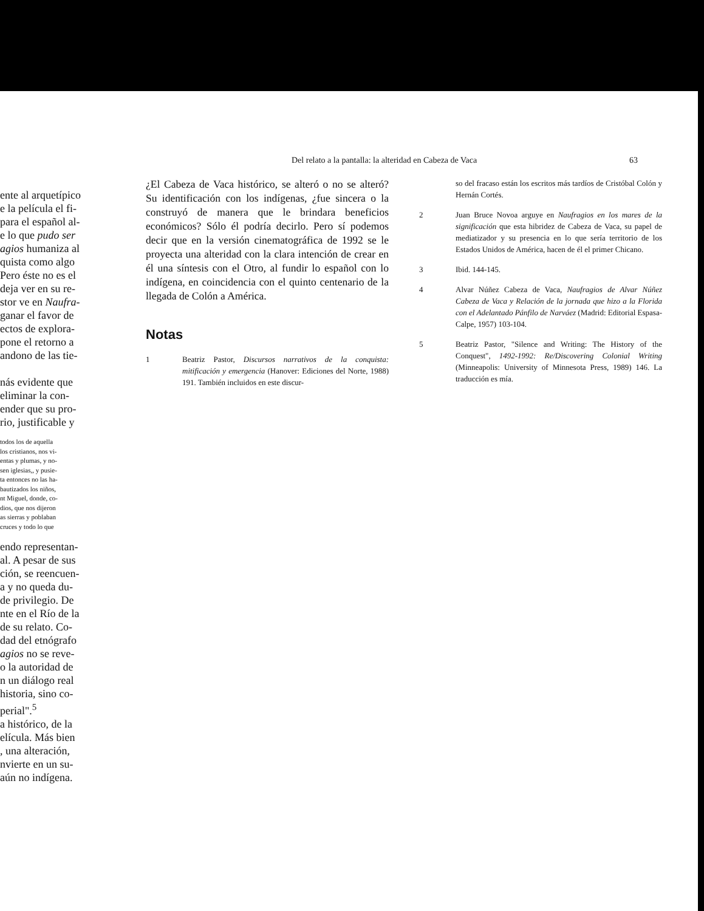ente al arquetípico
e la película el fi-
para el español al-
e lo que pudo ser
agios humaniza al
quista como algo
Pero éste no es el
deja ver en su re-
stor ve en Naufra-
ganar el favor de
ectos de explora-
pone el retorno a
andono de las tie-
nás evidente que
eliminar la con-
ender que su pro-
rio, justificable y
todos los de aquella
los cristianos, nos vi-
entas y plumas, y no-
sen iglesias,, y pusie-
ta entonces no las ha-
bautizados los niños,
nt Miguel, donde, co-
dios, que nos dijeron
as sierras y poblaban
cruces y todo lo que
endo representan-
al. A pesar de sus
ción, se reencuen-
a y no queda du-
de privilegio. De
nte en el Río de la
de su relato. Co-
dad del etnógrafo
agios no se reve-
o la autoridad de
n un diálogo real
historia, sino co-
perial".<sup>5</sup>
a histórico, de la
elícula. Más bien
, una alteración,
nvierte en un su-
aún no indígena.
Del relato a la pantalla: la alteridad en Cabeza de Vaca 63
¿El Cabeza de Vaca histórico, se alteró o no se alteró? Su identificación con los indígenas, ¿fue sincera o la construyó de manera que le brindara beneficios económicos? Sólo él podría decirlo. Pero sí podemos decir que en la versión cinematográfica de 1992 se le proyecta una alteridad con la clara intención de crear en él una síntesis con el Otro, al fundir lo español con lo indígena, en coincidencia con el quinto centenario de la llegada de Colón a América.
Notas
1 Beatriz Pastor, Discursos narrativos de la conquista: mitificación y emergencia (Hanover: Ediciones del Norte, 1988) 191. También incluidos en este discur-
so del fracaso están los escritos más tardíos de Cristóbal Colón y Hernán Cortés.
2 Juan Bruce Novoa arguye en Naufragios en los mares de la significación que esta hibridez de Cabeza de Vaca, su papel de mediatizador y su presencia en lo que sería territorio de los Estados Unidos de América, hacen de él el primer Chicano.
3 Ibid. 144-145.
4 Alvar Núñez Cabeza de Vaca, Naufragios de Alvar Núñez Cabeza de Vaca y Relación de la jornada que hizo a la Florida con el Adelantado Pánfilo de Narváez (Madrid: Editorial Espasa-Calpe, 1957) 103-104.
5 Beatriz Pastor, "Silence and Writing: The History of the Conquest", 1492-1992: Re/Discovering Colonial Writing (Minneapolis: University of Minnesota Press, 1989) 146. La traducción es mía.